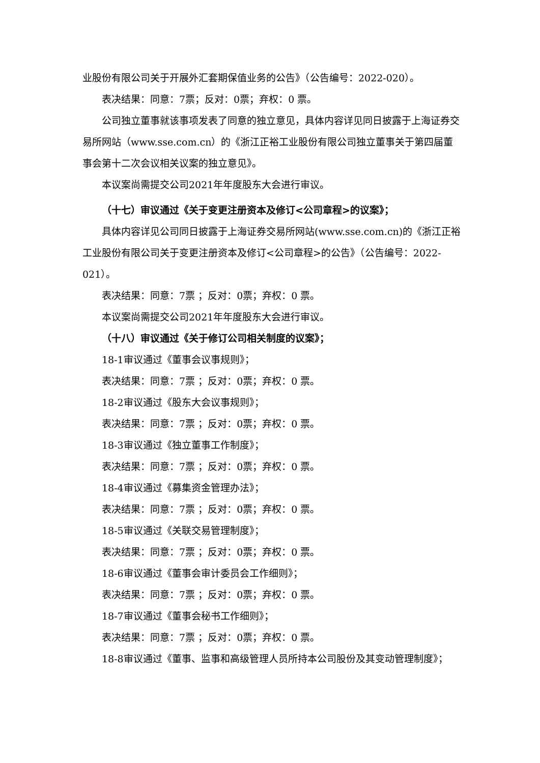业股份有限公司关于开展外汇套期保值业务的公告》（公告编号：2022-020）。
表决结果：同意：7票；反对：0票；弃权：0 票。
公司独立董事就该事项发表了同意的独立意见，具体内容详见同日披露于上海证券交易所网站（www.sse.com.cn）的《浙江正裕工业股份有限公司独立董事关于第四届董事会第十二次会议相关议案的独立意见》。
本议案尚需提交公司2021年年度股东大会进行审议。
（十七）审议通过《关于变更注册资本及修订<公司章程>的议案》；
具体内容详见公司同日披露于上海证券交易所网站(www.sse.com.cn)的《浙江正裕工业股份有限公司关于变更注册资本及修订<公司章程>的公告》（公告编号：2022-021）。
表决结果：同意：7票 ；反对：0票；弃权：0 票。
本议案尚需提交公司2021年年度股东大会进行审议。
（十八）审议通过《关于修订公司相关制度的议案》；
18-1审议通过《董事会议事规则》；
表决结果：同意：7票 ；反对：0票；弃权：0 票。
18-2审议通过《股东大会议事规则》；
表决结果：同意：7票 ；反对：0票；弃权：0 票。
18-3审议通过《独立董事工作制度》；
表决结果：同意：7票 ；反对：0票；弃权：0 票。
18-4审议通过《募集资金管理办法》；
表决结果：同意：7票 ；反对：0票；弃权：0 票。
18-5审议通过《关联交易管理制度》；
表决结果：同意：7票 ；反对：0票；弃权：0 票。
18-6审议通过《董事会审计委员会工作细则》；
表决结果：同意：7票 ；反对：0票；弃权：0 票。
18-7审议通过《董事会秘书工作细则》；
表决结果：同意：7票 ；反对：0票；弃权：0 票。
18-8审议通过《董事、监事和高级管理人员所持本公司股份及其变动管理制度》；